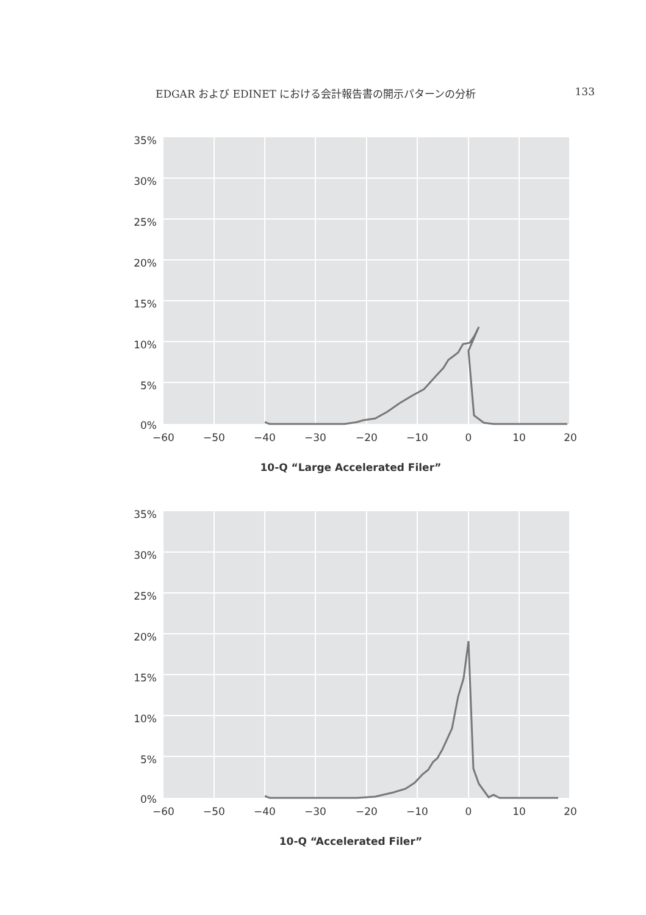EDGAR および EDINET における会計報告書の開示パターンの分析 133
35%
30%
25%
20%
15%
10%
5%
0%
−60
−50
−40
−30
−20
−10
0
10
20
10-Q “Large Accelerated Filer”
35%
30%
25%
20%
15%
10%
5%
0%
−60
−50
−40
−30
−20
−10
0
10
20
10-Q “Accelerated Filer”